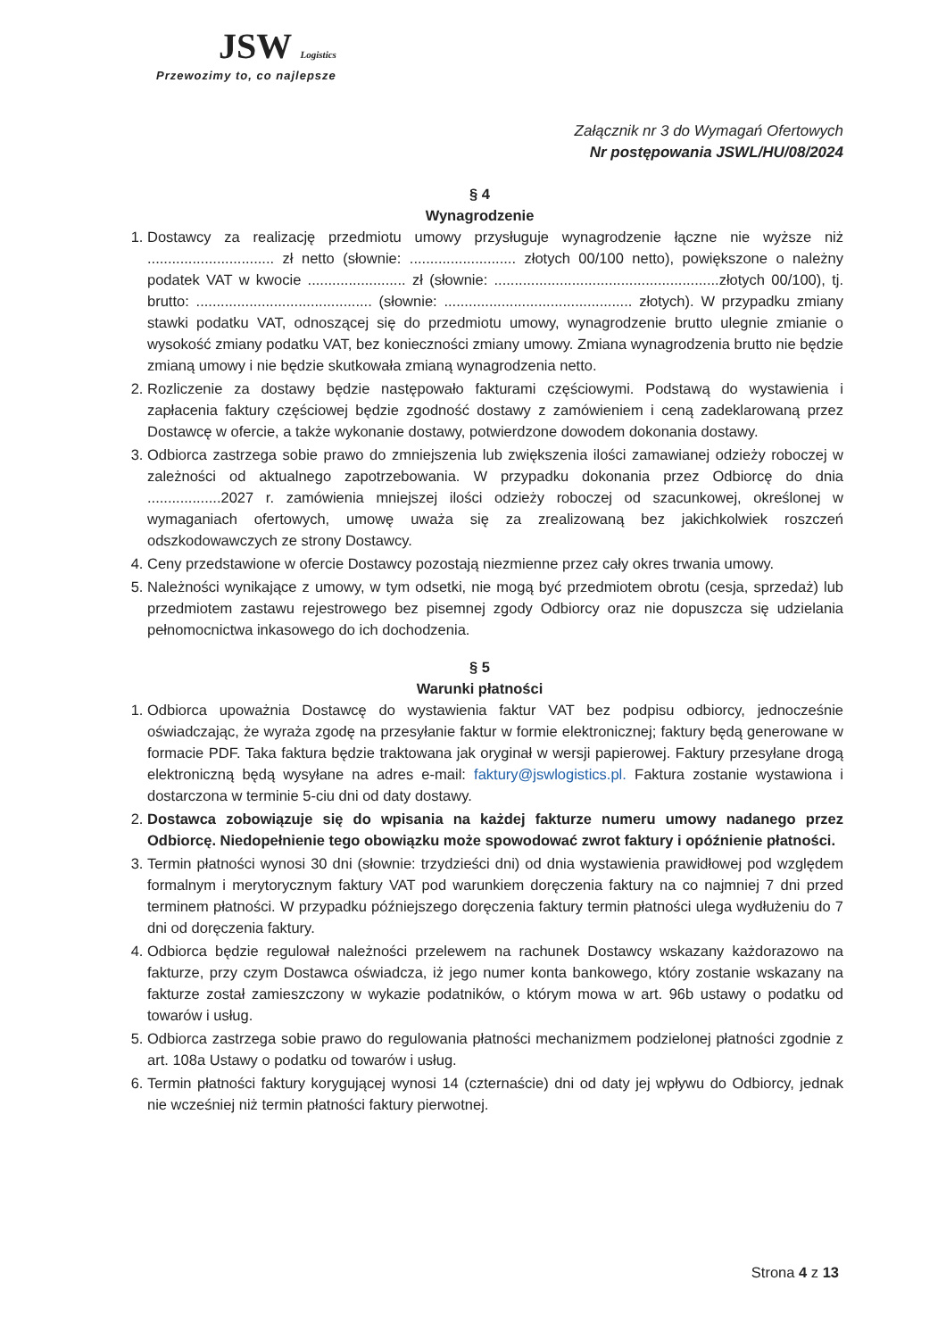JSW Logistics
Przewozimy to, co najlepsze
Załącznik nr 3 do Wymagań Ofertowych
Nr postępowania JSWL/HU/08/2024
§ 4
Wynagrodzenie
1. Dostawcy za realizację przedmiotu umowy przysługuje wynagrodzenie łączne nie wyższe niż ............................... zł netto (słownie: .......................... złotych 00/100 netto), powiększone o należny podatek VAT w kwocie ........................ zł (słownie: .......................................................złotych 00/100), tj. brutto: ........................................... (słownie: .............................................. złotych). W przypadku zmiany stawki podatku VAT, odnoszącej się do przedmiotu umowy, wynagrodzenie brutto ulegnie zmianie o wysokość zmiany podatku VAT, bez konieczności zmiany umowy. Zmiana wynagrodzenia brutto nie będzie zmianą umowy i nie będzie skutkowała zmianą wynagrodzenia netto.
2. Rozliczenie za dostawy będzie następowało fakturami częściowymi. Podstawą do wystawienia i zapłacenia faktury częściowej będzie zgodność dostawy z zamówieniem i ceną zadeklarowaną przez Dostawcę w ofercie, a także wykonanie dostawy, potwierdzone dowodem dokonania dostawy.
3. Odbiorca zastrzega sobie prawo do zmniejszenia lub zwiększenia ilości zamawianej odzieży roboczej w zależności od aktualnego zapotrzebowania. W przypadku dokonania przez Odbiorcę do dnia ..................2027 r. zamówienia mniejszej ilości odzieży roboczej od szacunkowej, określonej w wymaganiach ofertowych, umowę uważa się za zrealizowaną bez jakichkolwiek roszczeń odszkodowawczych ze strony Dostawcy.
4. Ceny przedstawione w ofercie Dostawcy pozostają niezmienne przez cały okres trwania umowy.
5. Należności wynikające z umowy, w tym odsetki, nie mogą być przedmiotem obrotu (cesja, sprzedaż) lub przedmiotem zastawu rejestrowego bez pisemnej zgody Odbiorcy oraz nie dopuszcza się udzielania pełnomocnictwa inkasowego do ich dochodzenia.
§ 5
Warunki płatności
1. Odbiorca upoważnia Dostawcę do wystawienia faktur VAT bez podpisu odbiorcy, jednocześnie oświadczając, że wyraża zgodę na przesyłanie faktur w formie elektronicznej; faktury będą generowane w formacie PDF. Taka faktura będzie traktowana jak oryginał w wersji papierowej. Faktury przesyłane drogą elektroniczną będą wysyłane na adres e-mail: faktury@jswlogistics.pl. Faktura zostanie wystawiona i dostarczona w terminie 5-ciu dni od daty dostawy.
2. Dostawca zobowiązuje się do wpisania na każdej fakturze numeru umowy nadanego przez Odbiorcę. Niedopełnienie tego obowiązku może spowodować zwrot faktury i opóźnienie płatności.
3. Termin płatności wynosi 30 dni (słownie: trzydzieści dni) od dnia wystawienia prawidłowej pod względem formalnym i merytorycznym faktury VAT pod warunkiem doręczenia faktury na co najmniej 7 dni przed terminem płatności. W przypadku późniejszego doręczenia faktury termin płatności ulega wydłużeniu do 7 dni od doręczenia faktury.
4. Odbiorca będzie regulował należności przelewem na rachunek Dostawcy wskazany każdorazowo na fakturze, przy czym Dostawca oświadcza, iż jego numer konta bankowego, który zostanie wskazany na fakturze został zamieszczony w wykazie podatników, o którym mowa w art. 96b ustawy o podatku od towarów i usług.
5. Odbiorca zastrzega sobie prawo do regulowania płatności mechanizmem podzielonej płatności zgodnie z art. 108a Ustawy o podatku od towarów i usług.
6. Termin płatności faktury korygującej wynosi 14 (czternaście) dni od daty jej wpływu do Odbiorcy, jednak nie wcześniej niż termin płatności faktury pierwotnej.
Strona 4 z 13